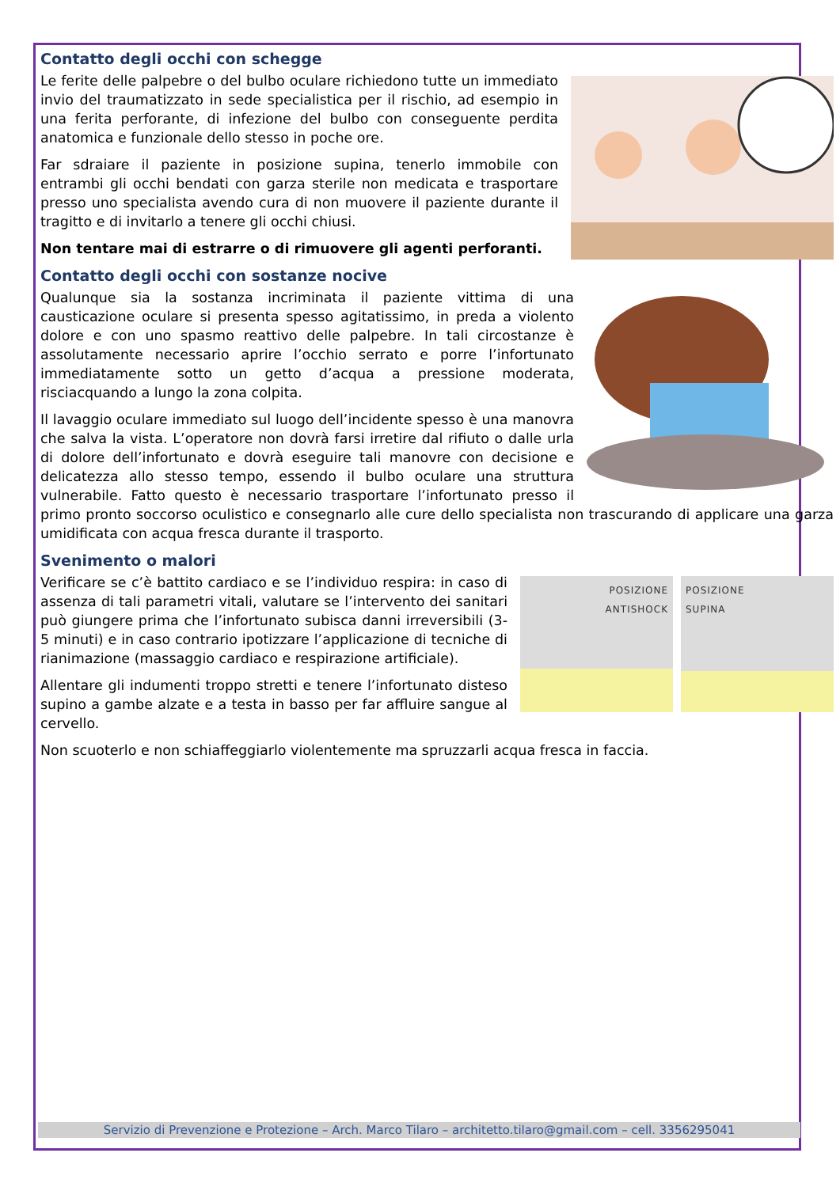Contatto degli occhi con schegge
Le ferite delle palpebre o del bulbo oculare richiedono tutte un immediato invio del traumatizzato in sede specialistica per il rischio, ad esempio in una ferita perforante, di infezione del bulbo con conseguente perdita anatomica e funzionale dello stesso in poche ore.
Far sdraiare il paziente in posizione supina, tenerlo immobile con entrambi gli occhi bendati con garza sterile non medicata e trasportare presso uno specialista avendo cura di non muovere il paziente durante il tragitto e di invitarlo a tenere gli occhi chiusi.
Non tentare mai di estrarre o di rimuovere gli agenti perforanti.
Contatto degli occhi con sostanze nocive
Qualunque sia la sostanza incriminata il paziente vittima di una causticazione oculare si presenta spesso agitatissimo, in preda a violento dolore e con uno spasmo reattivo delle palpebre. In tali circostanze è assolutamente necessario aprire l’occhio serrato e porre l’infortunato immediatamente sotto un getto d’acqua a pressione moderata, risciacquando a lungo la zona colpita.
Il lavaggio oculare immediato sul luogo dell’incidente spesso è una manovra che salva la vista. L’operatore non dovrà farsi irretire dal rifiuto o dalle urla di dolore dell’infortunato e dovrà eseguire tali manovre con decisione e delicatezza allo stesso tempo, essendo il bulbo oculare una struttura vulnerabile. Fatto questo è necessario trasportare l’infortunato presso il primo pronto soccorso oculistico e consegnarlo alle cure dello specialista non trascurando di applicare una garza umidificata con acqua fresca durante il trasporto.
Svenimento o malori
POSIZIONE
ANTISHOCK
POSIZIONE
SUPINA
Verificare se c’è battito cardiaco e se l’individuo respira: in caso di assenza di tali parametri vitali, valutare se l’intervento dei sanitari può giungere prima che l’infortunato subisca danni irreversibili (3-5 minuti) e in caso contrario ipotizzare l’applicazione di tecniche di rianimazione (massaggio cardiaco e respirazione artificiale).
Allentare gli indumenti troppo stretti e tenere l’infortunato disteso supino a gambe alzate e a testa in basso per far affluire sangue al cervello.
Non scuoterlo e non schiaffeggiarlo violentemente ma spruzzarli acqua fresca in faccia.
Servizio di Prevenzione e Protezione – Arch. Marco Tilaro – architetto.tilaro@gmail.com – cell. 3356295041